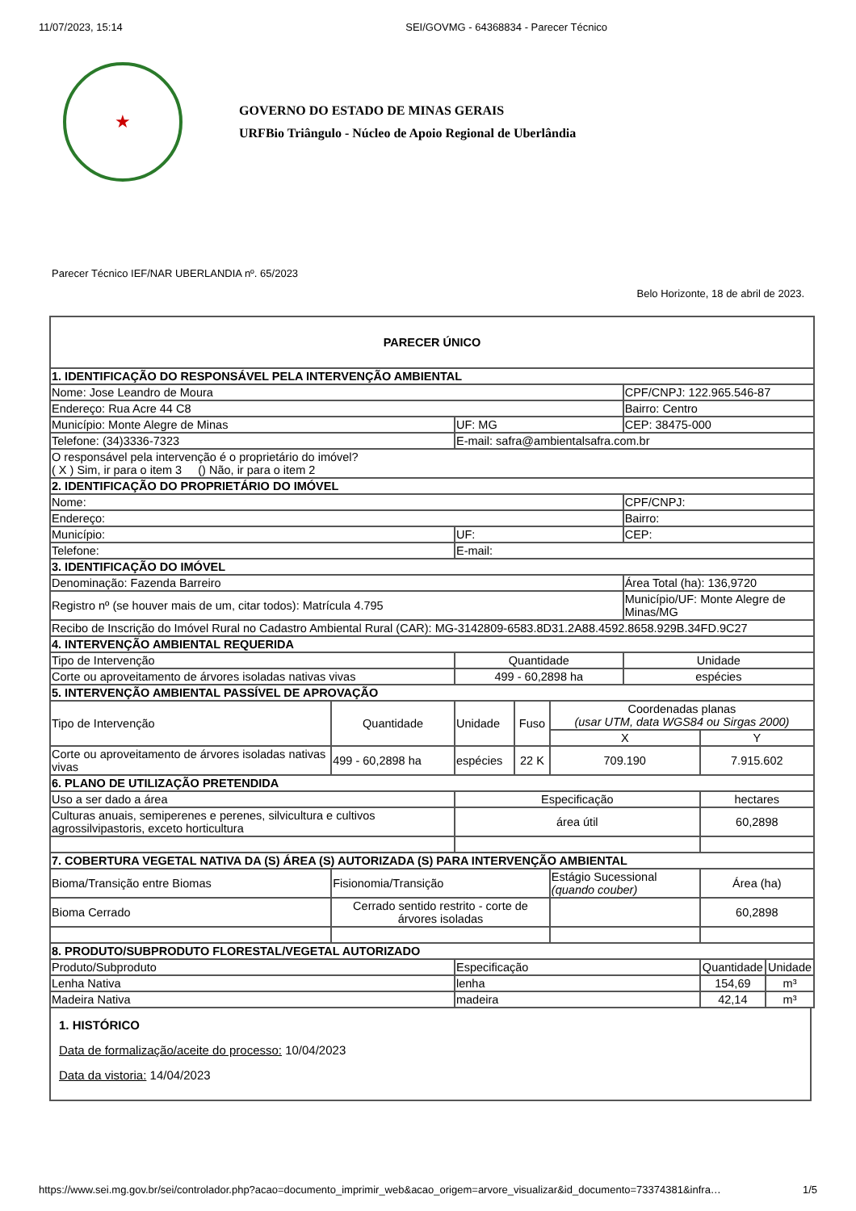11/07/2023, 15:14 SEI/GOVMG - 64368834 - Parecer Técnico
★
GOVERNO DO ESTADO DE MINAS GERAIS
URFBio Triângulo - Núcleo de Apoio Regional de Uberlândia
Parecer Técnico IEF/NAR UBERLANDIA nº. 65/2023
Belo Horizonte, 18 de abril de 2023.
| PARECER ÚNICO | | | | | | | |
| --- | --- | --- | --- | --- | --- | --- | --- |
| 1. IDENTIFICAÇÃO DO RESPONSÁVEL PELA INTERVENÇÃO AMBIENTAL | | | | | | | |
| Nome: Jose Leandro de Moura | | | | | CPF/CNPJ: 122.965.546-87 | | |
| Endereço: Rua Acre 44 C8 | | | | | Bairro: Centro | | |
| Município: Monte Alegre de Minas | | UF: MG | | | CEP: 38475-000 | | |
| Telefone: (34)3336-7323 | | E-mail: safra@ambientalsafra.com.br | | | | | |
| O responsável pela intervenção é o proprietário do imóvel? ( X ) Sim, ir para o item 3 () Não, ir para o item 2 | | | | | | | |
| 2. IDENTIFICAÇÃO DO PROPRIETÁRIO DO IMÓVEL | | | | | | | |
| Nome: | | | | | CPF/CNPJ: | | |
| Endereço: | | | | | Bairro: | | |
| Município: | | UF: | | | CEP: | | |
| Telefone: | | E-mail: | | | | | |
| 3. IDENTIFICAÇÃO DO IMÓVEL | | | | | | | |
| Denominação: Fazenda Barreiro | | | | | Área Total (ha): 136,9720 | | |
| Registro nº (se houver mais de um, citar todos): Matrícula 4.795 | | | | | Município/UF: Monte Alegre de Minas/MG | | |
| Recibo de Inscrição do Imóvel Rural no Cadastro Ambiental Rural (CAR): MG-3142809-6583.8D31.2A88.4592.8658.929B.34FD.9C27 | | | | | | | |
| 4. INTERVENÇÃO AMBIENTAL REQUERIDA | | | | | | | |
| Tipo de Intervenção | | Quantidade | | | Unidade | | |
| Corte ou aproveitamento de árvores isoladas nativas vivas | | 499 - 60,2898 ha | | | espécies | | |
| 5. INTERVENÇÃO AMBIENTAL PASSÍVEL DE APROVAÇÃO | | | | | | | |
| Tipo de Intervenção | Quantidade | Unidade | Fuso | Coordenadas planas (usar UTM, data WGS84 ou Sirgas 2000) | | | |
| | | | | X | | Y | |
| Corte ou aproveitamento de árvores isoladas nativas vivas | 499 - 60,2898 ha | espécies | 22 K | 709.190 | | 7.915.602 | |
| 6. PLANO DE UTILIZAÇÃO PRETENDIDA | | | | | | | |
| Uso a ser dado a área | | Especificação | | | | hectares | |
| Culturas anuais, semiperenes e perenes, silvicultura e cultivos agrossilvipastoris, exceto horticultura | | área útil | | | | 60,2898 | |
| 7. COBERTURA VEGETAL NATIVA DA (S) ÁREA (S) AUTORIZADA (S) PARA INTERVENÇÃO AMBIENTAL | | | | | | | |
| Bioma/Transição entre Biomas | Fisionomia/Transição | | | Estágio Sucessional (quando couber) | | Área (ha) | |
| Bioma Cerrado | Cerrado sentido restrito - corte de árvores isoladas | | | | | 60,2898 | |
| 8. PRODUTO/SUBPRODUTO FLORESTAL/VEGETAL AUTORIZADO | | | | | | | |
| Produto/Subproduto | | Especificação | | | | Quantidade | Unidade |
| Lenha Nativa | | lenha | | | | 154,69 | m³ |
| Madeira Nativa | | madeira | | | | 42,14 | m³ |
1. HISTÓRICO
Data de formalização/aceite do processo: 10/04/2023
Data da vistoria: 14/04/2023
https://www.sei.mg.gov.br/sei/controlador.php?acao=documento_imprimir_web&acao_origem=arvore_visualizar&id_documento=73374381&infra… 1/5